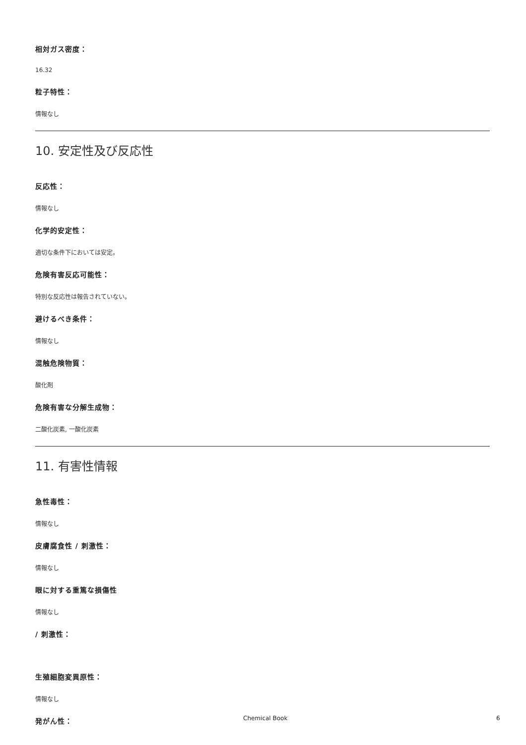相対ガス密度：
16.32
粒子特性：
情報なし
10. 安定性及び反応性
反応性：
情報なし
化学的安定性：
適切な条件下においては安定。
危険有害反応可能性：
特別な反応性は報告されていない。
避けるべき条件：
情報なし
混触危険物質：
酸化剤
危険有害な分解生成物：
二酸化炭素, 一酸化炭素
11. 有害性情報
急性毒性：
情報なし
皮膚腐食性 / 刺激性：
情報なし
眼に対する重篤な損傷性
情報なし
/ 刺激性：
生殖細胞変異原性：
情報なし
発がん性：
Chemical Book 6